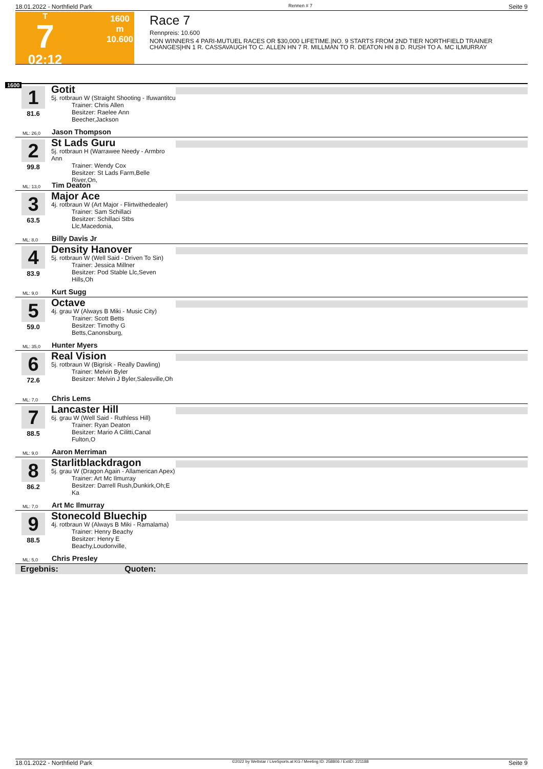18.01.2022 - Northfield Park Rennen # 7 Seite 9
T
7
02:12
1600 m
10.600
Race 7
Rennpreis: 10.600
NON WINNERS 4 PARI-MUTUEL RACES OR $30,000 LIFETIME.|NO. 9 STARTS FROM 2ND TIER NORTHFIELD TRAINER CHANGES|HN 1 R. CASSAVAUGH TO C. ALLEN HN 7 R. MILLMAN TO R. DEATON HN 8 D. RUSH TO A. MC ILMURRAY
1600
1
81.6
Gotit
5j. rotbraun W (Straight Shooting - Ifuwantitcu
Trainer: Chris Allen
Besitzer: Raelee Ann Beecher,Jackson
Jason Thompson
ML: 26,0
2
99.8
St Lads Guru
5j. rotbraun H (Warrawee Needy - Armbro Ann
Trainer: Wendy Cox
Besitzer: St Lads Farm,Belle River,On,
Tim Deaton
ML: 13,0
3
63.5
Major Ace
4j. rotbraun W (Art Major - Flirtwithedealer)
Trainer: Sam Schillaci
Besitzer: Schillaci Stbs Llc,Macedonia,
Billy Davis Jr
ML: 8,0
4
83.9
Density Hanover
5j. rotbraun W (Well Said - Driven To Sin)
Trainer: Jessica Millner
Besitzer: Pod Stable Llc,Seven Hills,Oh
Kurt Sugg
ML: 9,0
5
59.0
Octave
4j. grau W (Always B Miki - Music City)
Trainer: Scott Betts
Besitzer: Timothy G Betts,Canonsburg,
Hunter Myers
ML: 35,0
6
72.6
Real Vision
5j. rotbraun W (Bigrisk - Really Dawling)
Trainer: Melvin Byler
Besitzer: Melvin J Byler,Salesville,Oh
Chris Lems
ML: 7,0
7
88.5
Lancaster Hill
6j. grau W (Well Said - Ruthless Hill)
Trainer: Ryan Deaton
Besitzer: Mario A Cilitti,Canal Fulton,O
Aaron Merriman
ML: 9,0
8
86.2
Starlitblackdragon
5j. grau W (Dragon Again - Allamerican Apex)
Trainer: Art Mc Ilmurray
Besitzer: Darrell Rush,Dunkirk,Oh;E Ka
Art Mc Ilmurray
ML: 7,0
9
88.5
Stonecold Bluechip
4j. rotbraun W (Always B Miki - Ramalama)
Trainer: Henry Beachy
Besitzer: Henry E Beachy,Loudonville,
Chris Presley
ML: 5,0
Ergebnis: Quoten:
18.01.2022 - Northfield Park ©2022 by Wettstar / LiveSports.at KG / Meeting ID: 258806 / ExtID: 221188 Seite 9